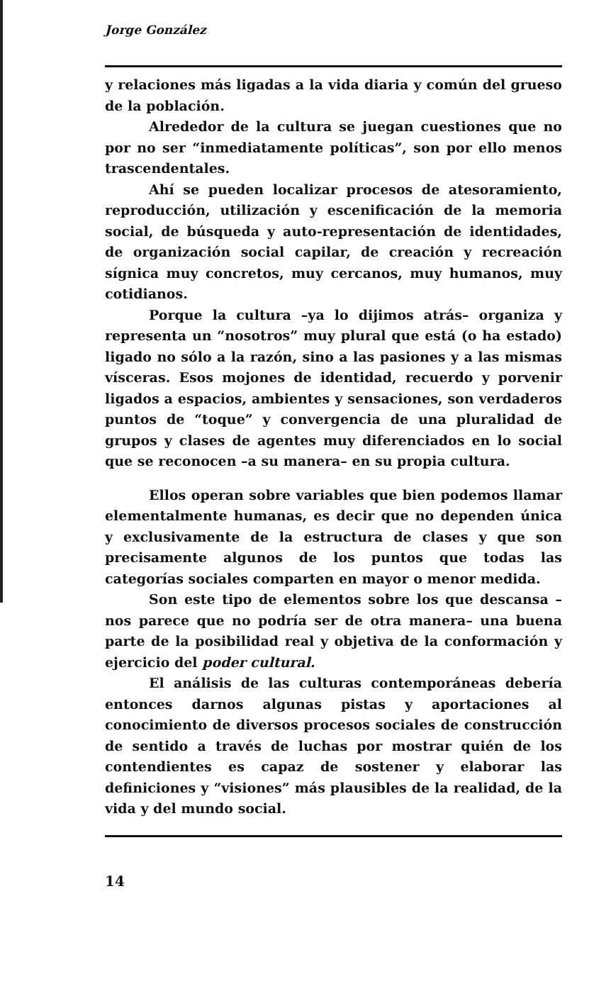Jorge González
y relaciones más ligadas a la vida diaria y común del grueso de la población.
Alrededor de la cultura se juegan cuestiones que no por no ser “inmediatamente políticas”, son por ello menos trascendentales.
Ahí se pueden localizar procesos de atesoramiento, reproducción, utilización y escenificación de la memoria social, de búsqueda y auto-representación de identidades, de organización social capilar, de creación y recreación sígnica muy concretos, muy cercanos, muy humanos, muy cotidianos.
Porque la cultura –ya lo dijimos atrás– organiza y representa un “nosotros” muy plural que está (o ha estado) ligado no sólo a la razón, sino a las pasiones y a las mismas vísceras. Esos mojones de identidad, recuerdo y porvenir ligados a espacios, ambientes y sensaciones, son verdaderos puntos de “toque” y convergencia de una pluralidad de grupos y clases de agentes muy diferenciados en lo social que se reconocen –a su manera– en su propia cultura.
Ellos operan sobre variables que bien podemos llamar elementalmente humanas, es decir que no dependen única y exclusivamente de la estructura de clases y que son precisamente algunos de los puntos que todas las categorías sociales comparten en mayor o menor medida.
Son este tipo de elementos sobre los que descansa –nos parece que no podría ser de otra manera– una buena parte de la posibilidad real y objetiva de la conformación y ejercicio del poder cultural.
El análisis de las culturas contemporáneas debería entonces darnos algunas pistas y aportaciones al conocimiento de diversos procesos sociales de construcción de sentido a través de luchas por mostrar quién de los contendientes es capaz de sostener y elaborar las definiciones y “visiones” más plausibles de la realidad, de la vida y del mundo social.
14